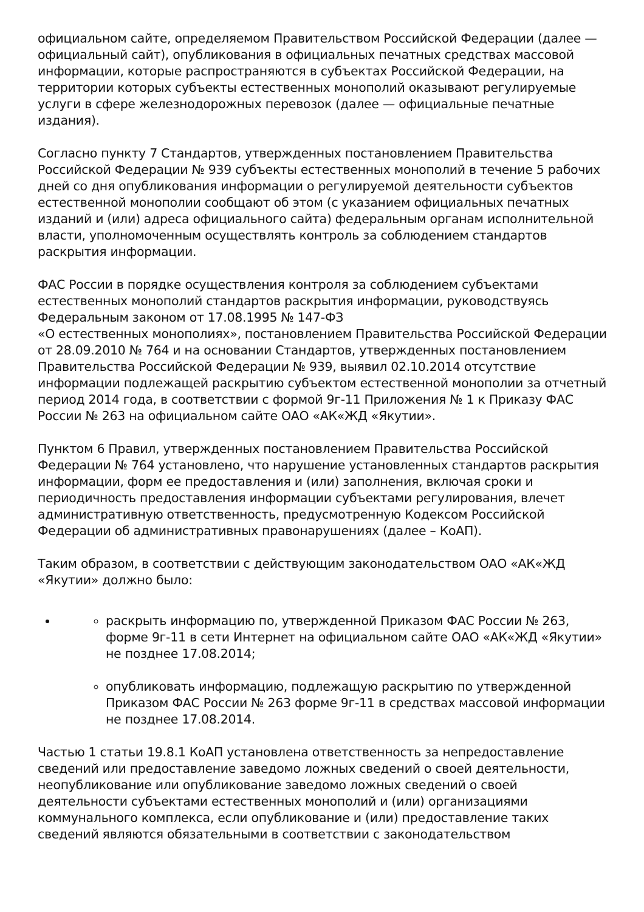официальном сайте, определяемом Правительством Российской Федерации (далее — официальный сайт), опубликования в официальных печатных средствах массовой информации, которые распространяются в субъектах Российской Федерации, на территории которых субъекты естественных монополий оказывают регулируемые услуги в сфере железнодорожных перевозок (далее — официальные печатные издания).
Согласно пункту 7 Стандартов, утвержденных постановлением Правительства Российской Федерации № 939 субъекты естественных монополий в течение 5 рабочих дней со дня опубликования информации о регулируемой деятельности субъектов естественной монополии сообщают об этом (с указанием официальных печатных изданий и (или) адреса официального сайта) федеральным органам исполнительной власти, уполномоченным осуществлять контроль за соблюдением стандартов раскрытия информации.
ФАС России в порядке осуществления контроля за соблюдением субъектами естественных монополий стандартов раскрытия информации, руководствуясь Федеральным законом от 17.08.1995 № 147-ФЗ
«О естественных монополиях», постановлением Правительства Российской Федерации от 28.09.2010 № 764 и на основании Стандартов, утвержденных постановлением Правительства Российской Федерации № 939, выявил 02.10.2014 отсутствие информации подлежащей раскрытию субъектом естественной монополии за отчетный период 2014 года, в соответствии с формой 9г-11 Приложения № 1 к Приказу ФАС России № 263 на официальном сайте ОАО «АК«ЖД «Якутии».
Пунктом 6 Правил, утвержденных постановлением Правительства Российской Федерации № 764 установлено, что нарушение установленных стандартов раскрытия информации, форм ее предоставления и (или) заполнения, включая сроки и периодичность предоставления информации субъектами регулирования, влечет административную ответственность, предусмотренную Кодексом Российской Федерации об административных правонарушениях (далее – КоАП).
Таким образом, в соответствии с действующим законодательством ОАО «АК«ЖД «Якутии» должно было:
раскрыть информацию по, утвержденной Приказом ФАС России № 263, форме 9г-11 в сети Интернет на официальном сайте ОАО «АК«ЖД «Якутии» не позднее 17.08.2014;
опубликовать информацию, подлежащую раскрытию по утвержденной Приказом ФАС России № 263 форме 9г-11 в средствах массовой информации не позднее 17.08.2014.
Частью 1 статьи 19.8.1 КоАП установлена ответственность за непредоставление сведений или предоставление заведомо ложных сведений о своей деятельности, неопубликование или опубликование заведомо ложных сведений о своей деятельности субъектами естественных монополий и (или) организациями коммунального комплекса, если опубликование и (или) предоставление таких сведений являются обязательными в соответствии с законодательством